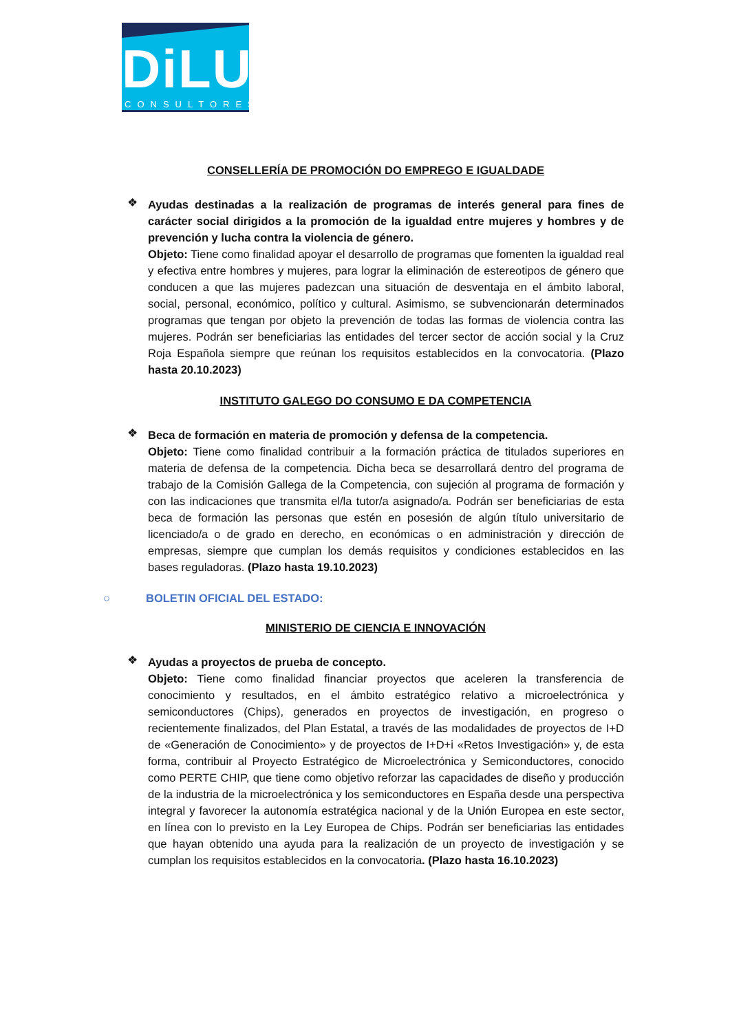DiLU
CONSULTORES
CONSELLERÍA DE PROMOCIÓN DO EMPREGO E IGUALDADE
❖
Ayudas destinadas a la realización de programas de interés general para fines de carácter social dirigidos a la promoción de la igualdad entre mujeres y hombres y de prevención y lucha contra la violencia de género.
Objeto: Tiene como finalidad apoyar el desarrollo de programas que fomenten la igualdad real y efectiva entre hombres y mujeres, para lograr la eliminación de estereotipos de género que conducen a que las mujeres padezcan una situación de desventaja en el ámbito laboral, social, personal, económico, político y cultural. Asimismo, se subvencionarán determinados programas que tengan por objeto la prevención de todas las formas de violencia contra las mujeres. Podrán ser beneficiarias las entidades del tercer sector de acción social y la Cruz Roja Española siempre que reúnan los requisitos establecidos en la convocatoria. (Plazo hasta 20.10.2023)
INSTITUTO GALEGO DO CONSUMO E DA COMPETENCIA
❖
Beca de formación en materia de promoción y defensa de la competencia.
Objeto: Tiene como finalidad contribuir a la formación práctica de titulados superiores en materia de defensa de la competencia. Dicha beca se desarrollará dentro del programa de trabajo de la Comisión Gallega de la Competencia, con sujeción al programa de formación y con las indicaciones que transmita el/la tutor/a asignado/a. Podrán ser beneficiarias de esta beca de formación las personas que estén en posesión de algún título universitario de licenciado/a o de grado en derecho, en económicas o en administración y dirección de empresas, siempre que cumplan los demás requisitos y condiciones establecidos en las bases reguladoras. (Plazo hasta 19.10.2023)
○ BOLETIN OFICIAL DEL ESTADO:
MINISTERIO DE CIENCIA E INNOVACIÓN
❖
Ayudas a proyectos de prueba de concepto.
Objeto: Tiene como finalidad financiar proyectos que aceleren la transferencia de conocimiento y resultados, en el ámbito estratégico relativo a microelectrónica y semiconductores (Chips), generados en proyectos de investigación, en progreso o recientemente finalizados, del Plan Estatal, a través de las modalidades de proyectos de I+D de «Generación de Conocimiento» y de proyectos de I+D+i «Retos Investigación» y, de esta forma, contribuir al Proyecto Estratégico de Microelectrónica y Semiconductores, conocido como PERTE CHIP, que tiene como objetivo reforzar las capacidades de diseño y producción de la industria de la microelectrónica y los semiconductores en España desde una perspectiva integral y favorecer la autonomía estratégica nacional y de la Unión Europea en este sector, en línea con lo previsto en la Ley Europea de Chips. Podrán ser beneficiarias las entidades que hayan obtenido una ayuda para la realización de un proyecto de investigación y se cumplan los requisitos establecidos en la convocatoria. (Plazo hasta 16.10.2023)